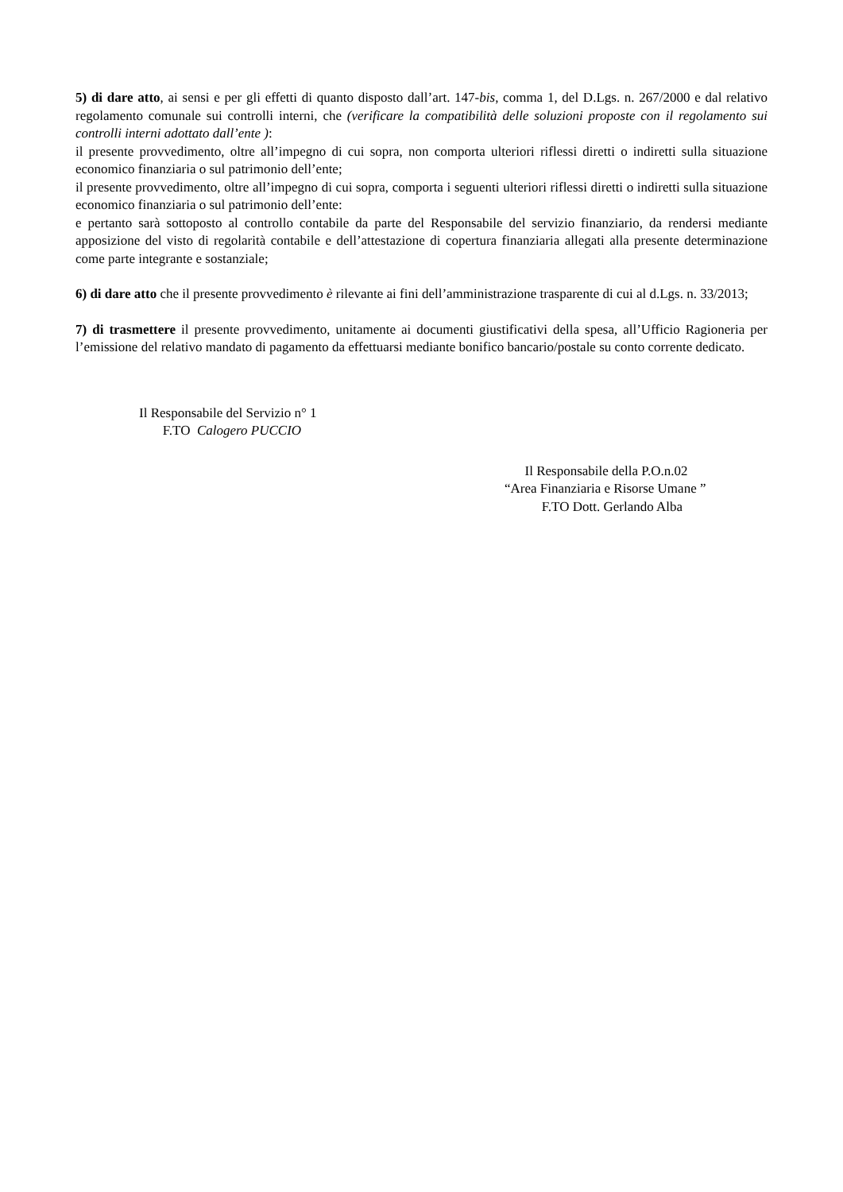5) di dare atto, ai sensi e per gli effetti di quanto disposto dall’art. 147-bis, comma 1, del D.Lgs. n. 267/2000 e dal relativo regolamento comunale sui controlli interni, che (verificare la compatibilità delle soluzioni proposte con il regolamento sui controlli interni adottato dall’ente ):
il presente provvedimento, oltre all’impegno di cui sopra, non comporta ulteriori riflessi diretti o indiretti sulla situazione economico finanziaria o sul patrimonio dell’ente;
il presente provvedimento, oltre all’impegno di cui sopra, comporta i seguenti ulteriori riflessi diretti o indiretti sulla situazione economico finanziaria o sul patrimonio dell’ente:
e pertanto sarà sottoposto al controllo contabile da parte del Responsabile del servizio finanziario, da rendersi mediante apposizione del visto di regolarità contabile e dell’attestazione di copertura finanziaria allegati alla presente determinazione come parte integrante e sostanziale;
6) di dare atto che il presente provvedimento è rilevante ai fini dell’amministrazione trasparente di cui al d.Lgs. n. 33/2013;
7) di trasmettere il presente provvedimento, unitamente ai documenti giustificativi della spesa, all’Ufficio Ragioneria per l’emissione del relativo mandato di pagamento da effettuarsi mediante bonifico bancario/postale su conto corrente dedicato.
Il Responsabile del Servizio n° 1
F.TO Calogero PUCCIO
Il Responsabile della P.O.n.02
“Area Finanziaria e Risorse Umane ”
F.TO Dott. Gerlando Alba